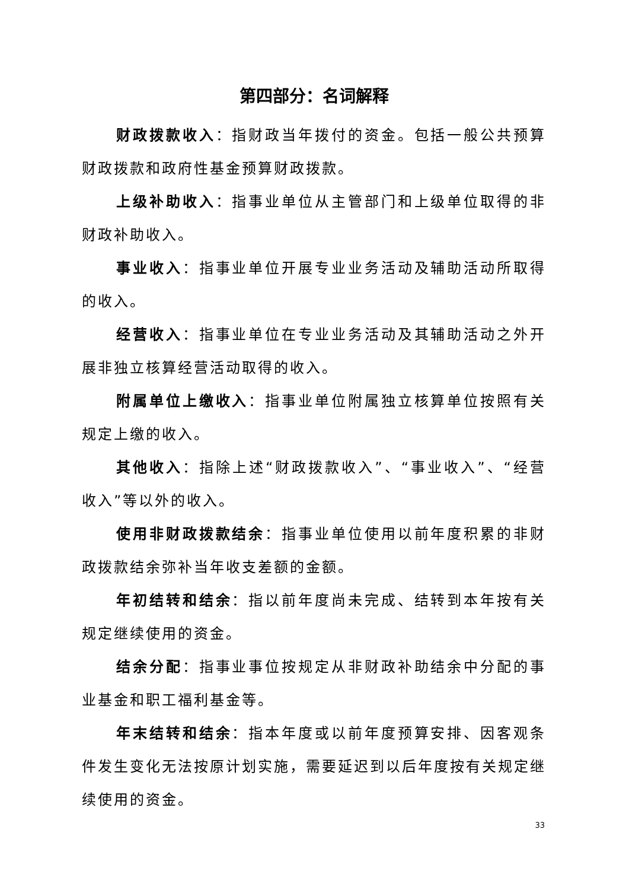第四部分：名词解释
财政拨款收入：指财政当年拨付的资金。包括一般公共预算财政拨款和政府性基金预算财政拨款。
上级补助收入：指事业单位从主管部门和上级单位取得的非财政补助收入。
事业收入：指事业单位开展专业业务活动及辅助活动所取得的收入。
经营收入：指事业单位在专业业务活动及其辅助活动之外开展非独立核算经营活动取得的收入。
附属单位上缴收入：指事业单位附属独立核算单位按照有关规定上缴的收入。
其他收入：指除上述“财政拨款收入”、“事业收入”、“经营收入”等以外的收入。
使用非财政拨款结余：指事业单位使用以前年度积累的非财政拨款结余弥补当年收支差额的金额。
年初结转和结余：指以前年度尚未完成、结转到本年按有关规定继续使用的资金。
结余分配：指事业事位按规定从非财政补助结余中分配的事业基金和职工福利基金等。
年末结转和结余：指本年度或以前年度预算安排、因客观条件发生变化无法按原计划实施，需要延迟到以后年度按有关规定继续使用的资金。
33